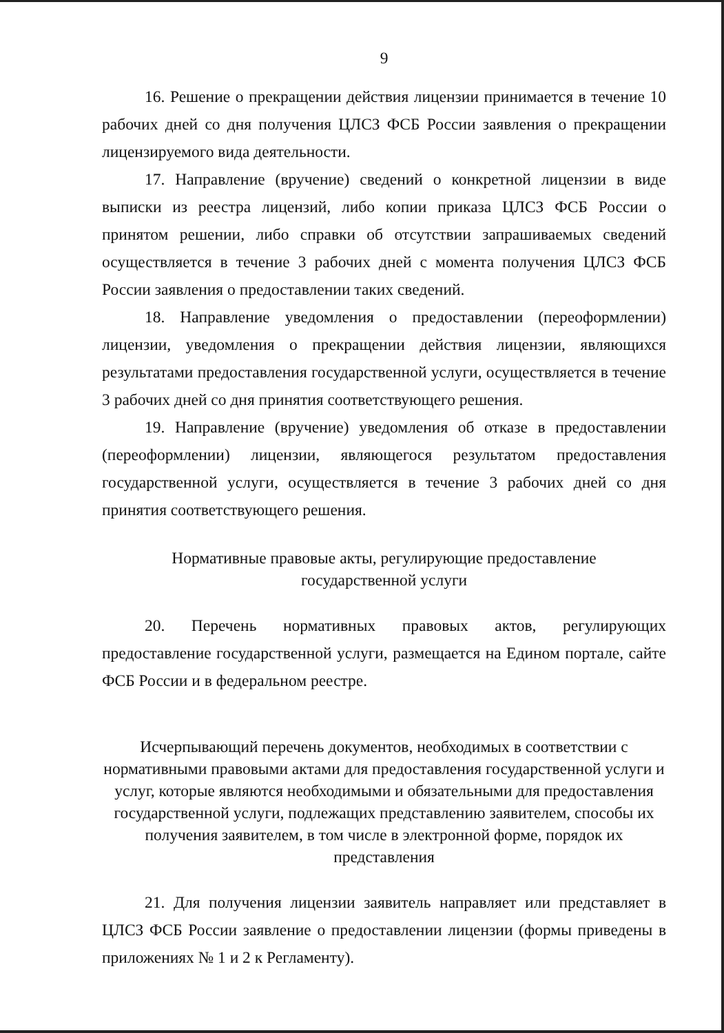9
16. Решение о прекращении действия лицензии принимается в течение 10 рабочих дней со дня получения ЦЛСЗ ФСБ России заявления о прекращении лицензируемого вида деятельности.
17. Направление (вручение) сведений о конкретной лицензии в виде выписки из реестра лицензий, либо копии приказа ЦЛСЗ ФСБ России о принятом решении, либо справки об отсутствии запрашиваемых сведений осуществляется в течение 3 рабочих дней с момента получения ЦЛСЗ ФСБ России заявления о предоставлении таких сведений.
18. Направление уведомления о предоставлении (переоформлении) лицензии, уведомления о прекращении действия лицензии, являющихся результатами предоставления государственной услуги, осуществляется в течение 3 рабочих дней со дня принятия соответствующего решения.
19. Направление (вручение) уведомления об отказе в предоставлении (переоформлении) лицензии, являющегося результатом предоставления государственной услуги, осуществляется в течение 3 рабочих дней со дня принятия соответствующего решения.
Нормативные правовые акты, регулирующие предоставление
государственной услуги
20. Перечень нормативных правовых актов, регулирующих предоставление государственной услуги, размещается на Едином портале, сайте ФСБ России и в федеральном реестре.
Исчерпывающий перечень документов, необходимых в соответствии с нормативными правовыми актами для предоставления государственной услуги и услуг, которые являются необходимыми и обязательными для предоставления государственной услуги, подлежащих представлению заявителем, способы их получения заявителем, в том числе в электронной форме, порядок их представления
21. Для получения лицензии заявитель направляет или представляет в ЦЛСЗ ФСБ России заявление о предоставлении лицензии (формы приведены в приложениях № 1 и 2 к Регламенту).